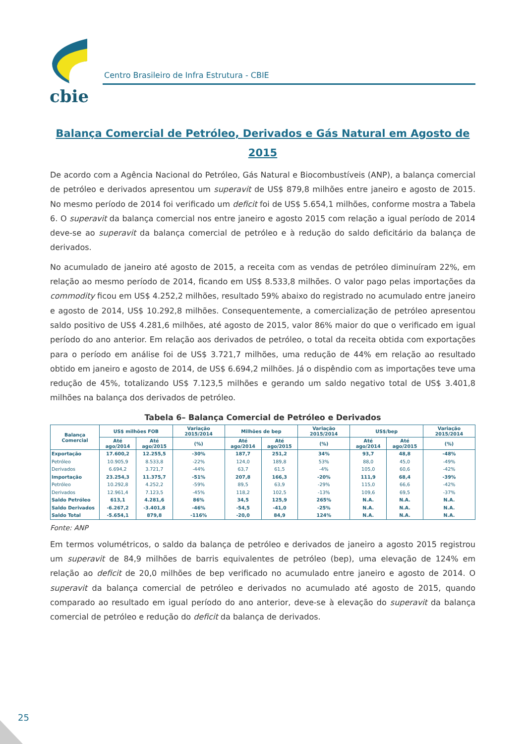cbie
Centro Brasileiro de Infra Estrutura - CBIE
Balança Comercial de Petróleo, Derivados e Gás Natural em Agosto de 2015
De acordo com a Agência Nacional do Petróleo, Gás Natural e Biocombustíveis (ANP), a balança comercial de petróleo e derivados apresentou um superavit de US$ 879,8 milhões entre janeiro e agosto de 2015. No mesmo período de 2014 foi verificado um deficit foi de US$ 5.654,1 milhões, conforme mostra a Tabela 6. O superavit da balança comercial nos entre janeiro e agosto 2015 com relação a igual período de 2014 deve-se ao superavit da balança comercial de petróleo e à redução do saldo deficitário da balança de derivados.
No acumulado de janeiro até agosto de 2015, a receita com as vendas de petróleo diminuíram 22%, em relação ao mesmo período de 2014, ficando em US$ 8.533,8 milhões. O valor pago pelas importações da commodity ficou em US$ 4.252,2 milhões, resultado 59% abaixo do registrado no acumulado entre janeiro e agosto de 2014, US$ 10.292,8 milhões. Consequentemente, a comercialização de petróleo apresentou saldo positivo de US$ 4.281,6 milhões, até agosto de 2015, valor 86% maior do que o verificado em igual período do ano anterior. Em relação aos derivados de petróleo, o total da receita obtida com exportações para o período em análise foi de US$ 3.721,7 milhões, uma redução de 44% em relação ao resultado obtido em janeiro e agosto de 2014, de US$ 6.694,2 milhões. Já o dispêndio com as importações teve uma redução de 45%, totalizando US$ 7.123,5 milhões e gerando um saldo negativo total de US$ 3.401,8 milhões na balança dos derivados de petróleo.
Tabela 6– Balança Comercial de Petróleo e Derivados
| Balança Comercial | US$ milhões FOB | | Variação 2015/2014 | Milhões de bep | | Variação 2015/2014 | US$/bep | | Variação 2015/2014 |
| --- | --- | --- | --- | --- | --- | --- | --- | --- | --- |
| | Até ago/2014 | Até ago/2015 | (%) | Até ago/2014 | Até ago/2015 | (%) | Até ago/2014 | Até ago/2015 | (%) |
| Exportação | 17.600,2 | 12.255,5 | -30% | 187,7 | 251,2 | 34% | 93,7 | 48,8 | -48% |
| Petróleo | 10.905,9 | 8.533,8 | -22% | 124,0 | 189,8 | 53% | 88,0 | 45,0 | -49% |
| Derivados | 6.694,2 | 3.721,7 | -44% | 63,7 | 61,5 | -4% | 105,0 | 60,6 | -42% |
| Importação | 23.254,3 | 11.375,7 | -51% | 207,8 | 166,3 | -20% | 111,9 | 68,4 | -39% |
| Petróleo | 10.292,8 | 4.252,2 | -59% | 89,5 | 63,9 | -29% | 115,0 | 66,6 | -42% |
| Derivados | 12.961,4 | 7.123,5 | -45% | 118,2 | 102,5 | -13% | 109,6 | 69,5 | -37% |
| Saldo Petróleo | 613,1 | 4.281,6 | 86% | 34,5 | 125,9 | 265% | N.A. | N.A. | N.A. |
| Saldo Derivados | -6.267,2 | -3.401,8 | -46% | -54,5 | -41,0 | -25% | N.A. | N.A. | N.A. |
| Saldo Total | -5.654,1 | 879,8 | -116% | -20,0 | 84,9 | 124% | N.A. | N.A. | N.A. |
Fonte: ANP
Em termos volumétricos, o saldo da balança de petróleo e derivados de janeiro a agosto 2015 registrou um superavit de 84,9 milhões de barris equivalentes de petróleo (bep), uma elevação de 124% em relação ao deficit de 20,0 milhões de bep verificado no acumulado entre janeiro e agosto de 2014. O superavit da balança comercial de petróleo e derivados no acumulado até agosto de 2015, quando comparado ao resultado em igual período do ano anterior, deve-se à elevação do superavit da balança comercial de petróleo e redução do deficit da balança de derivados.
25